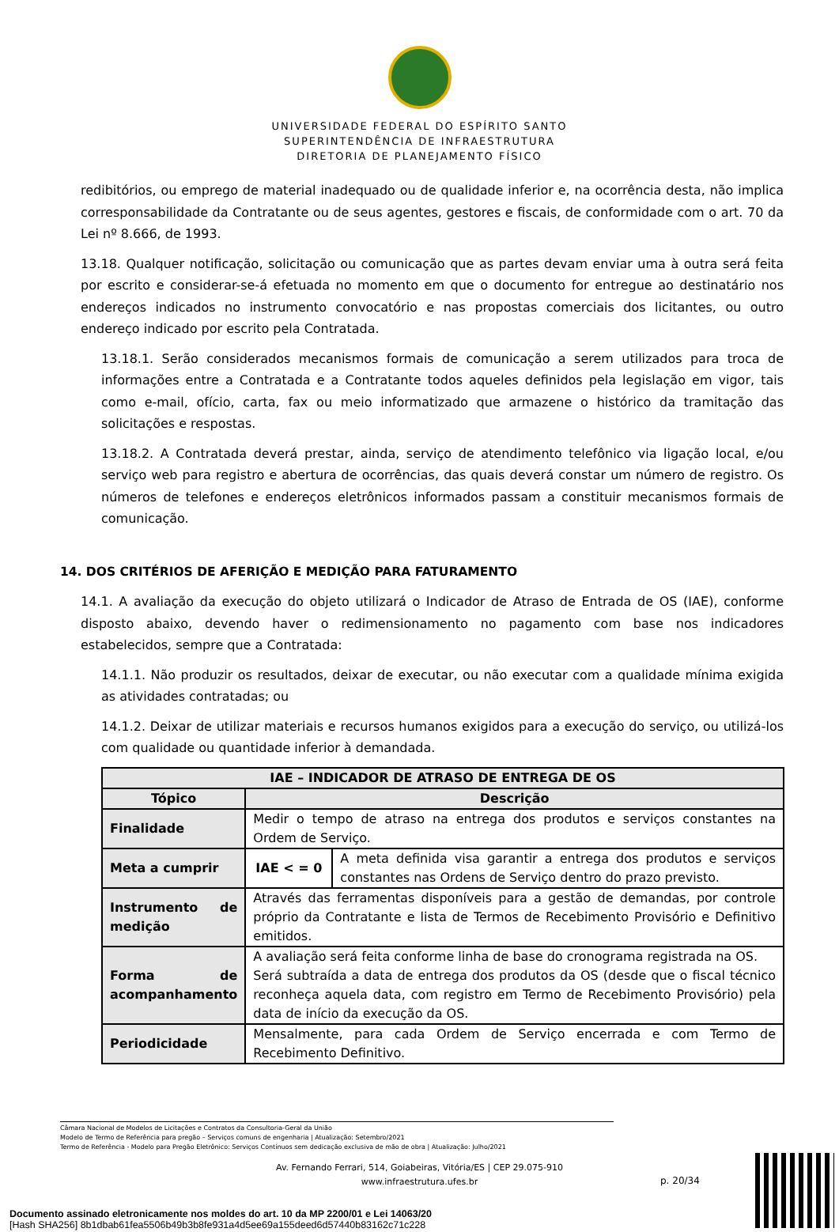UNIVERSIDADE FEDERAL DO ESPÍRITO SANTO
SUPERINTENDÊNCIA DE INFRAESTRUTURA
DIRETORIA DE PLANEJAMENTO FÍSICO
redibitórios, ou emprego de material inadequado ou de qualidade inferior e, na ocorrência desta, não implica corresponsabilidade da Contratante ou de seus agentes, gestores e fiscais, de conformidade com o art. 70 da Lei nº 8.666, de 1993.
13.18. Qualquer notificação, solicitação ou comunicação que as partes devam enviar uma à outra será feita por escrito e considerar-se-á efetuada no momento em que o documento for entregue ao destinatário nos endereços indicados no instrumento convocatório e nas propostas comerciais dos licitantes, ou outro endereço indicado por escrito pela Contratada.
13.18.1. Serão considerados mecanismos formais de comunicação a serem utilizados para troca de informações entre a Contratada e a Contratante todos aqueles definidos pela legislação em vigor, tais como e-mail, ofício, carta, fax ou meio informatizado que armazene o histórico da tramitação das solicitações e respostas.
13.18.2. A Contratada deverá prestar, ainda, serviço de atendimento telefônico via ligação local, e/ou serviço web para registro e abertura de ocorrências, das quais deverá constar um número de registro. Os números de telefones e endereços eletrônicos informados passam a constituir mecanismos formais de comunicação.
14. DOS CRITÉRIOS DE AFERIÇÃO E MEDIÇÃO PARA FATURAMENTO
14.1. A avaliação da execução do objeto utilizará o Indicador de Atraso de Entrada de OS (IAE), conforme disposto abaixo, devendo haver o redimensionamento no pagamento com base nos indicadores estabelecidos, sempre que a Contratada:
14.1.1. Não produzir os resultados, deixar de executar, ou não executar com a qualidade mínima exigida as atividades contratadas; ou
14.1.2. Deixar de utilizar materiais e recursos humanos exigidos para a execução do serviço, ou utilizá-los com qualidade ou quantidade inferior à demandada.
| IAE – INDICADOR DE ATRASO DE ENTREGA DE OS | | |
| --- | --- | --- |
| Tópico | Descrição | |
| Finalidade | Medir o tempo de atraso na entrega dos produtos e serviços constantes na Ordem de Serviço. | |
| Meta a cumprir | IAE < = 0 | A meta definida visa garantir a entrega dos produtos e serviços constantes nas Ordens de Serviço dentro do prazo previsto. |
| Instrumento de medição | Através das ferramentas disponíveis para a gestão de demandas, por controle próprio da Contratante e lista de Termos de Recebimento Provisório e Definitivo emitidos. | |
| Forma de acompanhamento | A avaliação será feita conforme linha de base do cronograma registrada na OS. Será subtraída a data de entrega dos produtos da OS (desde que o fiscal técnico reconheça aquela data, com registro em Termo de Recebimento Provisório) pela data de início da execução da OS. | |
| Periodicidade | Mensalmente, para cada Ordem de Serviço encerrada e com Termo de Recebimento Definitivo. | |
Câmara Nacional de Modelos de Licitações e Contratos da Consultoria-Geral da União
Modelo de Termo de Referência para pregão – Serviços comuns de engenharia | Atualização: Setembro/2021
Termo de Referência - Modelo para Pregão Eletrônico: Serviços Contínuos sem dedicação exclusiva de mão de obra | Atualização: Julho/2021
Av. Fernando Ferrari, 514, Goiabeiras, Vitória/ES | CEP 29.075-910
www.infraestrutura.ufes.br
p. 20/34
Documento assinado eletronicamente nos moldes do art. 10 da MP 2200/01 e Lei 14063/20
[Hash SHA256] 8b1dbab61fea5506b49b3b8fe931a4d5ee69a155deed6d57440b83162c71c228